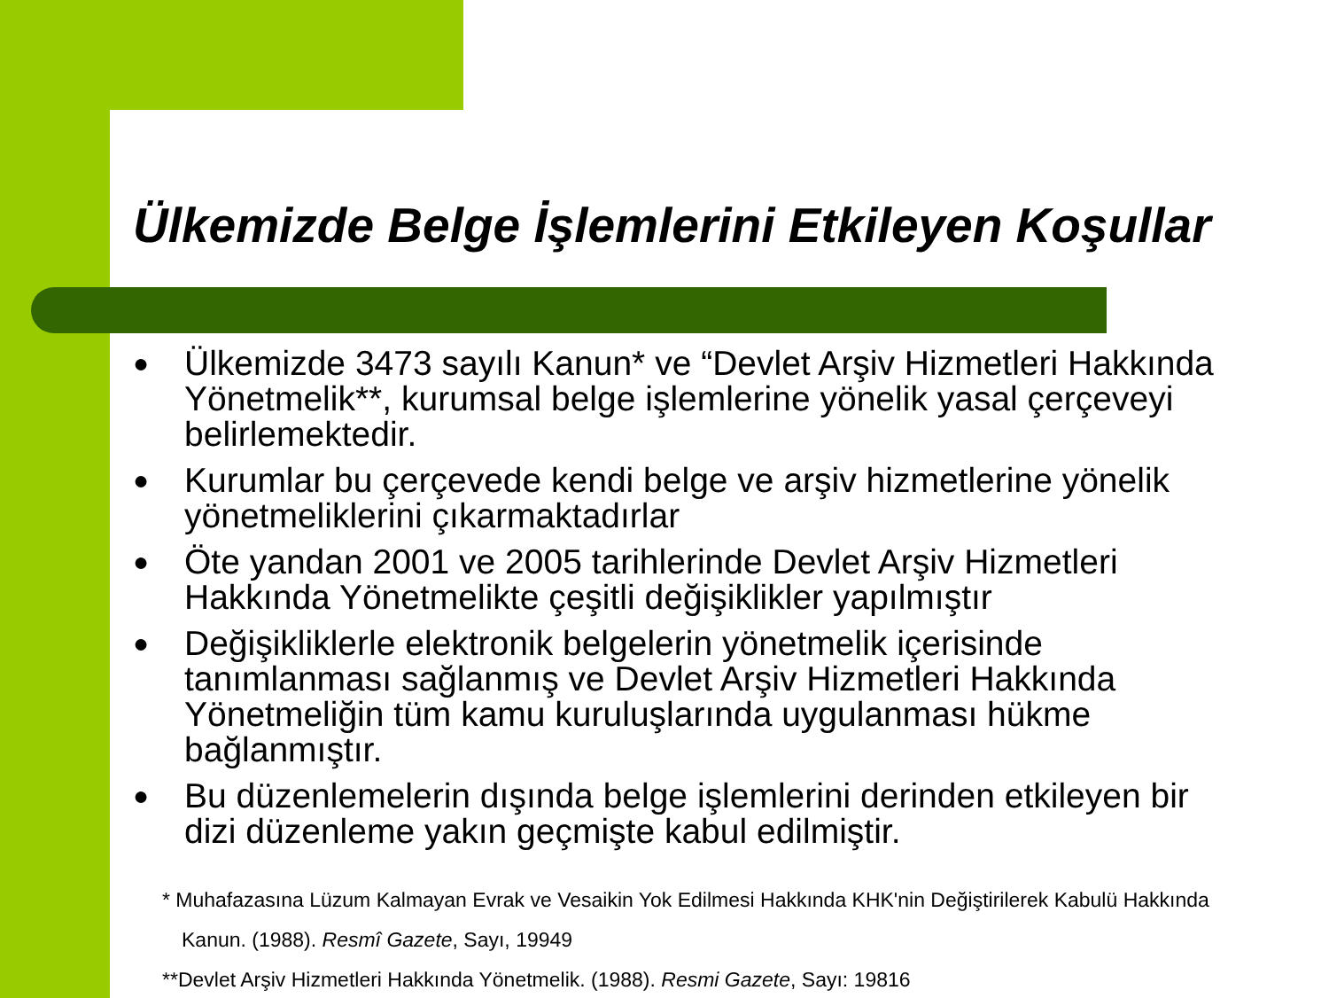Ülkemizde Belge İşlemlerini Etkileyen Koşullar
● Ülkemizde 3473 sayılı Kanun* ve “Devlet Arşiv Hizmetleri Hakkında Yönetmelik**, kurumsal belge işlemlerine yönelik yasal çerçeveyi belirlemektedir.
● Kurumlar bu çerçevede kendi belge ve arşiv hizmetlerine yönelik yönetmeliklerini çıkarmaktadırlar
● Öte yandan 2001 ve 2005 tarihlerinde Devlet Arşiv Hizmetleri Hakkında Yönetmelikte çeşitli değişiklikler yapılmıştır
● Değişikliklerle elektronik belgelerin yönetmelik içerisinde tanımlanması sağlanmış ve Devlet Arşiv Hizmetleri Hakkında Yönetmeliğin tüm kamu kuruluşlarında uygulanması hükme bağlanmıştır.
● Bu düzenlemelerin dışında belge işlemlerini derinden etkileyen bir dizi düzenleme yakın geçmişte kabul edilmiştir.
* Muhafazasına Lüzum Kalmayan Evrak ve Vesaikin Yok Edilmesi Hakkında KHK'nin Değiştirilerek Kabulü Hakkında
Kanun. (1988). Resmî Gazete, Sayı, 19949
**Devlet Arşiv Hizmetleri Hakkında Yönetmelik. (1988). Resmi Gazete, Sayı: 19816